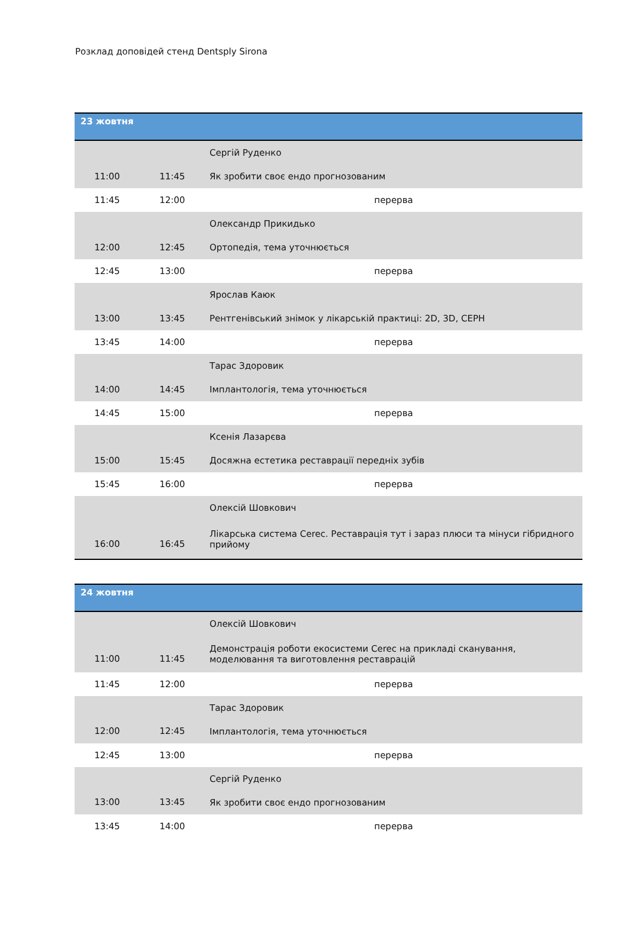Розклад доповідей стенд Dentsply Sirona
| 23 жовтня | | |
| --- | --- | --- |
| 11:00 | 11:45 | Сергій Руденко |
| | | Як зробити своє ендо прогнозованим |
| 11:45 | 12:00 | перерва |
| 12:00 | 12:45 | Олександр Прикидько |
| | | Ортопедія, тема уточнюється |
| 12:45 | 13:00 | перерва |
| 13:00 | 13:45 | Ярослав Каюк |
| | | Рентгенівський знімок у лікарській практиці: 2D, 3D, CEPH |
| 13:45 | 14:00 | перерва |
| 14:00 | 14:45 | Тарас Здоровик |
| | | Імплантологія, тема уточнюється |
| 14:45 | 15:00 | перерва |
| 15:00 | 15:45 | Ксенія Лазарєва |
| | | Досяжна естетика реставрації передніх зубів |
| 15:45 | 16:00 | перерва |
| 16:00 | 16:45 | Олексій Шовкович |
| | | Лікарська система Cerec. Реставрація тут і зараз плюси та мінуси гібридного прийому |
| 24 жовтня | | |
| --- | --- | --- |
| 11:00 | 11:45 | Олексій Шовкович |
| | | Демонстрація роботи екосистеми Cerec на прикладі сканування, моделювання та виготовлення реставрацій |
| 11:45 | 12:00 | перерва |
| 12:00 | 12:45 | Тарас Здоровик |
| | | Імплантологія, тема уточнюється |
| 12:45 | 13:00 | перерва |
| 13:00 | 13:45 | Сергій Руденко |
| | | Як зробити своє ендо прогнозованим |
| 13:45 | 14:00 | перерва |